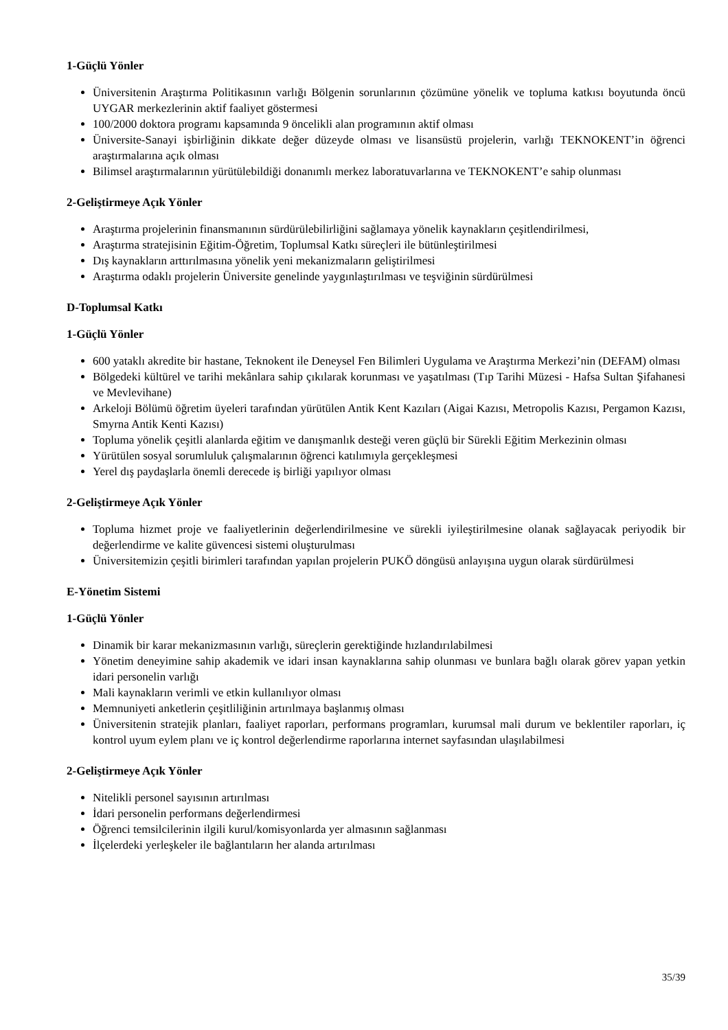1-Güçlü Yönler
Üniversitenin Araştırma Politikasının varlığı Bölgenin sorunlarının çözümüne yönelik ve topluma katkısı boyutunda öncü UYGAR merkezlerinin aktif faaliyet göstermesi
100/2000 doktora programı kapsamında 9 öncelikli alan programının aktif olması
Üniversite-Sanayi işbirliğinin dikkate değer düzeyde olması ve lisansüstü projelerin, varlığı TEKNOKENT’in öğrenci araştırmalarına açık olması
Bilimsel araştırmalarının yürütülebildiği donanımlı merkez laboratuvarlarına ve TEKNOKENT’e sahip olunması
2-Geliştirmeye Açık Yönler
Araştırma projelerinin finansmanının sürdürülebilirliğini sağlamaya yönelik kaynakların çeşitlendirilmesi,
Araştırma stratejisinin Eğitim-Öğretim, Toplumsal Katkı süreçleri ile bütünleştirilmesi
Dış kaynakların arttırılmasına yönelik yeni mekanizmaların geliştirilmesi
Araştırma odaklı projelerin Üniversite genelinde yaygınlaştırılması ve teşviğinin sürdürülmesi
D-Toplumsal Katkı
1-Güçlü Yönler
600 yataklı akredite bir hastane, Teknokent ile Deneysel Fen Bilimleri Uygulama ve Araştırma Merkezi’nin (DEFAM) olması
Bölgedeki kültürel ve tarihi mekânlara sahip çıkılarak korunması ve yaşatılması (Tıp Tarihi Müzesi - Hafsa Sultan Şifahanesi ve Mevlevihane)
Arkeloji Bölümü öğretim üyeleri tarafından yürütülen Antik Kent Kazıları (Aigai Kazısı, Metropolis Kazısı, Pergamon Kazısı, Smyrna Antik Kenti Kazısı)
Topluma yönelik çeşitli alanlarda eğitim ve danışmanlık desteği veren güçlü bir Sürekli Eğitim Merkezinin olması
Yürütülen sosyal sorumluluk çalışmalarının öğrenci katılımıyla gerçekleşmesi
Yerel dış paydaşlarla önemli derecede iş birliği yapılıyor olması
2-Geliştirmeye Açık Yönler
Topluma hizmet proje ve faaliyetlerinin değerlendirilmesine ve sürekli iyileştirilmesine olanak sağlayacak periyodik bir değerlendirme ve kalite güvencesi sistemi oluşturulması
Üniversitemizin çeşitli birimleri tarafından yapılan projelerin PUKÖ döngüsü anlayışına uygun olarak sürdürülmesi
E-Yönetim Sistemi
1-Güçlü Yönler
Dinamik bir karar mekanizmasının varlığı, süreçlerin gerektiğinde hızlandırılabilmesi
Yönetim deneyimine sahip akademik ve idari insan kaynaklarına sahip olunması ve bunlara bağlı olarak görev yapan yetkin idari personelin varlığı
Mali kaynakların verimli ve etkin kullanılıyor olması
Memnuniyeti anketlerin çeşitliliğinin artırılmaya başlanmış olması
Üniversitenin stratejik planları, faaliyet raporları, performans programları, kurumsal mali durum ve beklentiler raporları, iç kontrol uyum eylem planı ve iç kontrol değerlendirme raporlarına internet sayfasından ulaşılabilmesi
2-Geliştirmeye Açık Yönler
Nitelikli personel sayısının artırılması
İdari personelin performans değerlendirmesi
Öğrenci temsilcilerinin ilgili kurul/komisyonlarda yer almasının sağlanması
İlçelerdeki yerleşkeler ile bağlantıların her alanda artırılması
35/39